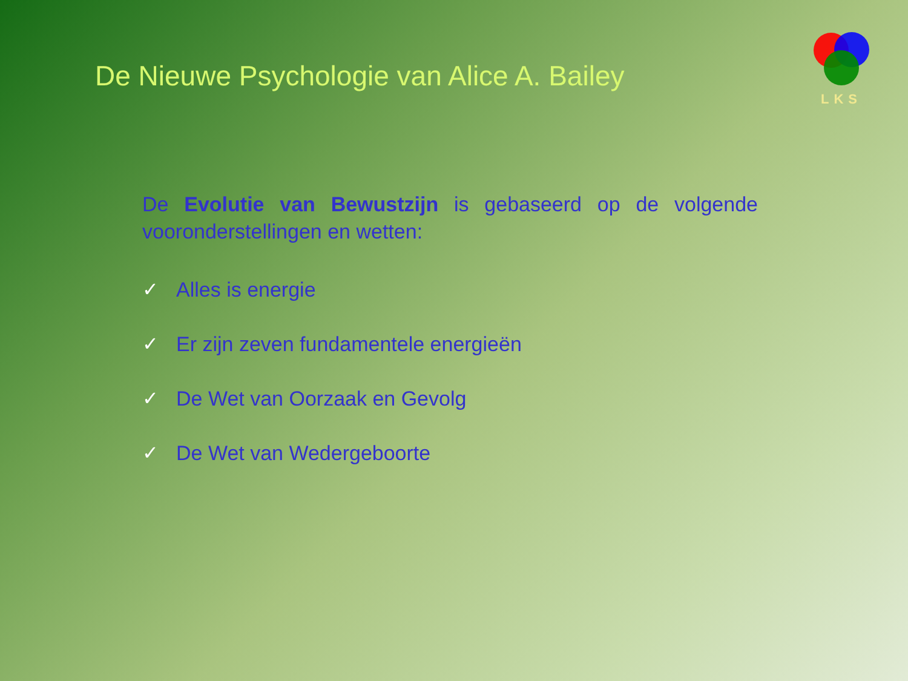De Nieuwe Psychologie van Alice A. Bailey
LKS
De Evolutie van Bewustzijn is gebaseerd op de volgende vooronderstellingen en wetten:
✓ Alles is energie
✓ Er zijn zeven fundamentele energieën
✓ De Wet van Oorzaak en Gevolg
✓ De Wet van Wedergeboorte